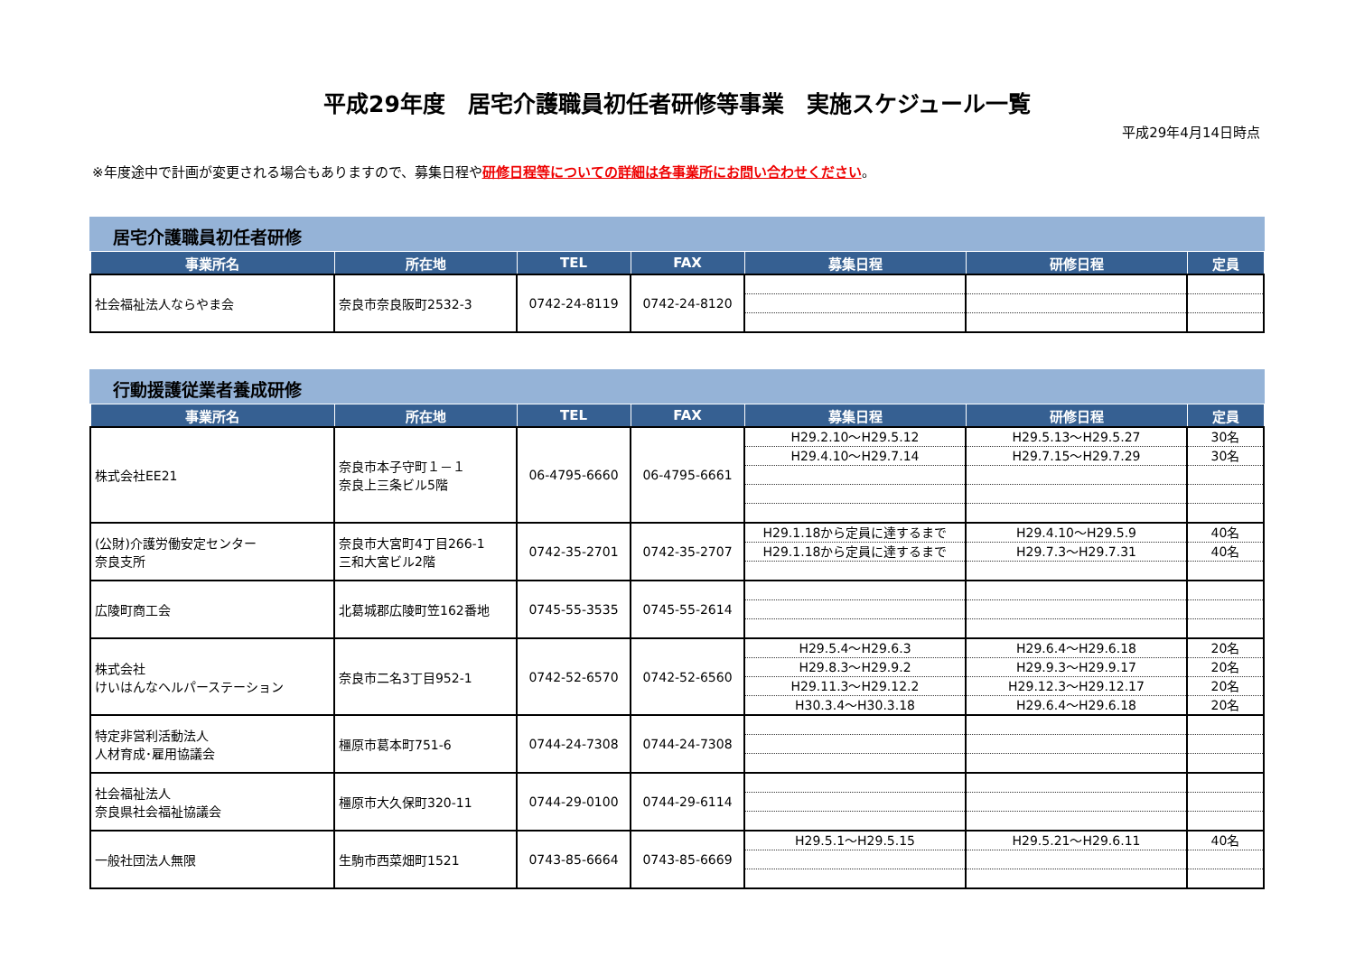平成29年度　居宅介護職員初任者研修等事業　実施スケジュール一覧
平成29年4月14日時点
※年度途中で計画が変更される場合もありますので、募集日程や研修日程等についての詳細は各事業所にお問い合わせください。
居宅介護職員初任者研修
| 事業所名 | 所在地 | TEL | FAX | 募集日程 | 研修日程 | 定員 |
| --- | --- | --- | --- | --- | --- | --- |
| 社会福祉法人ならやま会 | 奈良市奈良阪町2532-3 | 0742-24-8119 | 0742-24-8120 | | | |
行動援護従業者養成研修
| 事業所名 | 所在地 | TEL | FAX | 募集日程 | 研修日程 | 定員 |
| --- | --- | --- | --- | --- | --- | --- |
| 株式会社EE21 | 奈良市本子守町１－１ 奈良上三条ビル5階 | 06-4795-6660 | 06-4795-6661 | H29.2.10～H29.5.12 H29.4.10～H29.7.14 | H29.5.13～H29.5.27 H29.7.15～H29.7.29 | 30名 30名 |
| (公財)介護労働安定センター 奈良支所 | 奈良市大宮町4丁目266-1 三和大宮ビル2階 | 0742-35-2701 | 0742-35-2707 | H29.1.18から定員に達するまで H29.1.18から定員に達するまで | H29.4.10～H29.5.9 H29.7.3～H29.7.31 | 40名 40名 |
| 広陵町商工会 | 北葛城郡広陵町笠162番地 | 0745-55-3535 | 0745-55-2614 | | | |
| 株式会社 けいはんなヘルパーステーション | 奈良市二名3丁目952-1 | 0742-52-6570 | 0742-52-6560 | H29.5.4～H29.6.3 H29.8.3～H29.9.2 H29.11.3～H29.12.2 H30.3.4～H30.3.18 | H29.6.4～H29.6.18 H29.9.3～H29.9.17 H29.12.3～H29.12.17 H29.6.4～H29.6.18 | 20名 20名 20名 20名 |
| 特定非営利活動法人 人材育成･雇用協議会 | 橿原市葛本町751-6 | 0744-24-7308 | 0744-24-7308 | | | |
| 社会福祉法人 奈良県社会福祉協議会 | 橿原市大久保町320-11 | 0744-29-0100 | 0744-29-6114 | | | |
| 一般社団法人無限 | 生駒市西菜畑町1521 | 0743-85-6664 | 0743-85-6669 | H29.5.1～H29.5.15 | H29.5.21～H29.6.11 | 40名 |